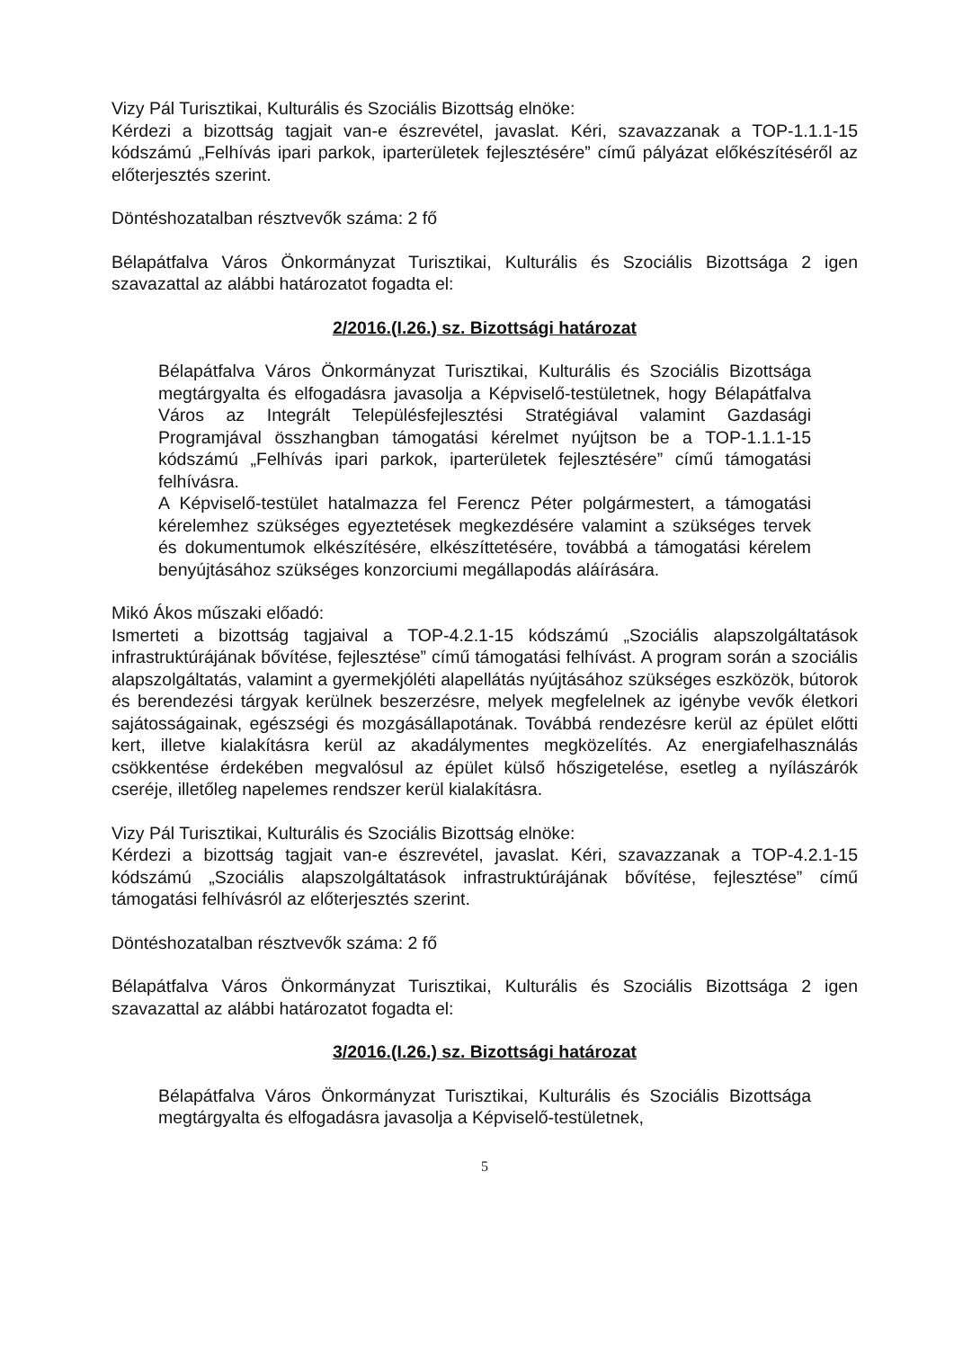Vizy Pál Turisztikai, Kulturális és Szociális Bizottság elnöke:
Kérdezi a bizottság tagjait van-e észrevétel, javaslat. Kéri, szavazzanak a TOP-1.1.1-15 kódszámú „Felhívás ipari parkok, iparterületek fejlesztésére” című pályázat előkészítéséről az előterjesztés szerint.
Döntéshozatalban résztvevők száma: 2 fő
Bélapátfalva Város Önkormányzat Turisztikai, Kulturális és Szociális Bizottsága 2 igen szavazattal az alábbi határozatot fogadta el:
2/2016.(I.26.) sz. Bizottsági határozat
Bélapátfalva Város Önkormányzat Turisztikai, Kulturális és Szociális Bizottsága megtárgyalta és elfogadásra javasolja a Képviselő-testületnek, hogy Bélapátfalva Város az Integrált Településfejlesztési Stratégiával valamint Gazdasági Programjával összhangban támogatási kérelmet nyújtson be a TOP-1.1.1-15 kódszámú „Felhívás ipari parkok, iparterületek fejlesztésére” című támogatási felhívásra.
A Képviselő-testület hatalmazza fel Ferencz Péter polgármestert, a támogatási kérelemhez szükséges egyeztetések megkezdésére valamint a szükséges tervek és dokumentumok elkészítésére, elkészíttetésére, továbbá a támogatási kérelem benyújtásához szükséges konzorciumi megállapodás aláírására.
Mikó Ákos műszaki előadó:
Ismerteti a bizottság tagjaival a TOP-4.2.1-15 kódszámú „Szociális alapszolgáltatások infrastruktúrájának bővítése, fejlesztése” című támogatási felhívást. A program során a szociális alapszolgáltatás, valamint a gyermekjóléti alapellátás nyújtásához szükséges eszközök, bútorok és berendezési tárgyak kerülnek beszerzésre, melyek megfelelnek az igénybe vevők életkori sajátosságainak, egészségi és mozgásállapotának. Továbbá rendezésre kerül az épület előtti kert, illetve kialakításra kerül az akadálymentes megközelítés. Az energiafelhasználás csökkentése érdekében megvalósul az épület külső hőszigetelése, esetleg a nyílászárók cseréje, illetőleg napelemes rendszer kerül kialakításra.
Vizy Pál Turisztikai, Kulturális és Szociális Bizottság elnöke:
Kérdezi a bizottság tagjait van-e észrevétel, javaslat. Kéri, szavazzanak a TOP-4.2.1-15 kódszámú „Szociális alapszolgáltatások infrastruktúrájának bővítése, fejlesztése” című támogatási felhívásról az előterjesztés szerint.
Döntéshozatalban résztvevők száma: 2 fő
Bélapátfalva Város Önkormányzat Turisztikai, Kulturális és Szociális Bizottsága 2 igen szavazattal az alábbi határozatot fogadta el:
3/2016.(I.26.) sz. Bizottsági határozat
Bélapátfalva Város Önkormányzat Turisztikai, Kulturális és Szociális Bizottsága megtárgyalta és elfogadásra javasolja a Képviselő-testületnek,
5